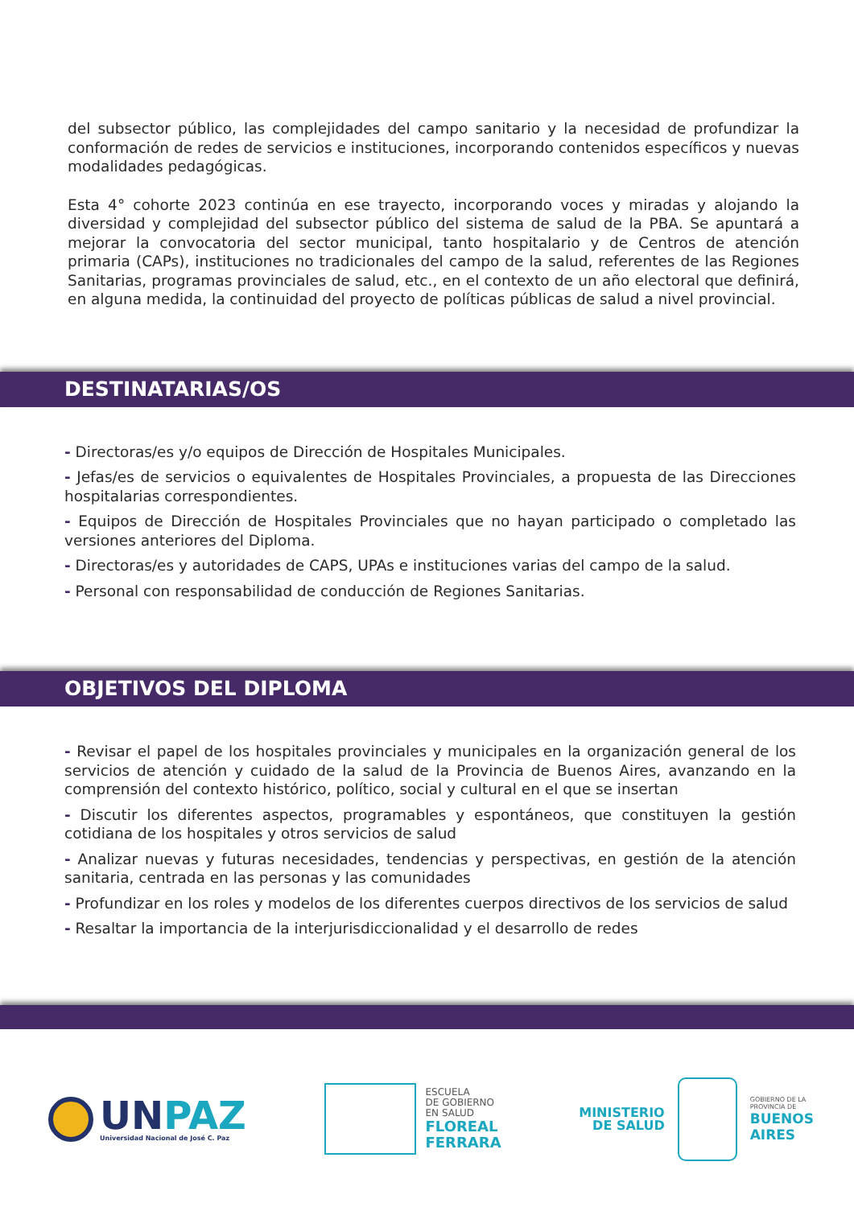del subsector público, las complejidades del campo sanitario y la necesidad de profundizar la conformación de redes de servicios e instituciones, incorporando contenidos específicos y nuevas modalidades pedagógicas.
Esta 4° cohorte 2023 continúa en ese trayecto, incorporando voces y miradas y alojando la diversidad y complejidad del subsector público del sistema de salud de la PBA. Se apuntará a mejorar la convocatoria del sector municipal, tanto hospitalario y de Centros de atención primaria (CAPs), instituciones no tradicionales del campo de la salud, referentes de las Regiones Sanitarias, programas provinciales de salud, etc., en el contexto de un año electoral que definirá, en alguna medida, la continuidad del proyecto de políticas públicas de salud a nivel provincial.
DESTINATARIAS/OS
- Directoras/es y/o equipos de Dirección de Hospitales Municipales.
- Jefas/es de servicios o equivalentes de Hospitales Provinciales, a propuesta de las Direcciones hospitalarias correspondientes.
- Equipos de Dirección de Hospitales Provinciales que no hayan participado o completado las versiones anteriores del Diploma.
- Directoras/es y autoridades de CAPS, UPAs e instituciones varias del campo de la salud.
- Personal con responsabilidad de conducción de Regiones Sanitarias.
OBJETIVOS DEL DIPLOMA
- Revisar el papel de los hospitales provinciales y municipales en la organización general de los servicios de atención y cuidado de la salud de la Provincia de Buenos Aires, avanzando en la comprensión del contexto histórico, político, social y cultural en el que se insertan
- Discutir los diferentes aspectos, programables y espontáneos, que constituyen la gestión cotidiana de los hospitales y otros servicios de salud
- Analizar nuevas y futuras necesidades, tendencias y perspectivas, en gestión de la atención sanitaria, centrada en las personas y las comunidades
- Profundizar en los roles y modelos de los diferentes cuerpos directivos de los servicios de salud
- Resaltar la importancia de la interjurisdiccionalidad y el desarrollo de redes
UNPAZ
Universidad Nacional de José C. Paz
ESCUELA
DE GOBIERNO
EN SALUD
FLOREAL
FERRARA
MINISTERIO
DE SALUD
GOBIERNO DE LA
PROVINCIA DE
BUENOS
AIRES